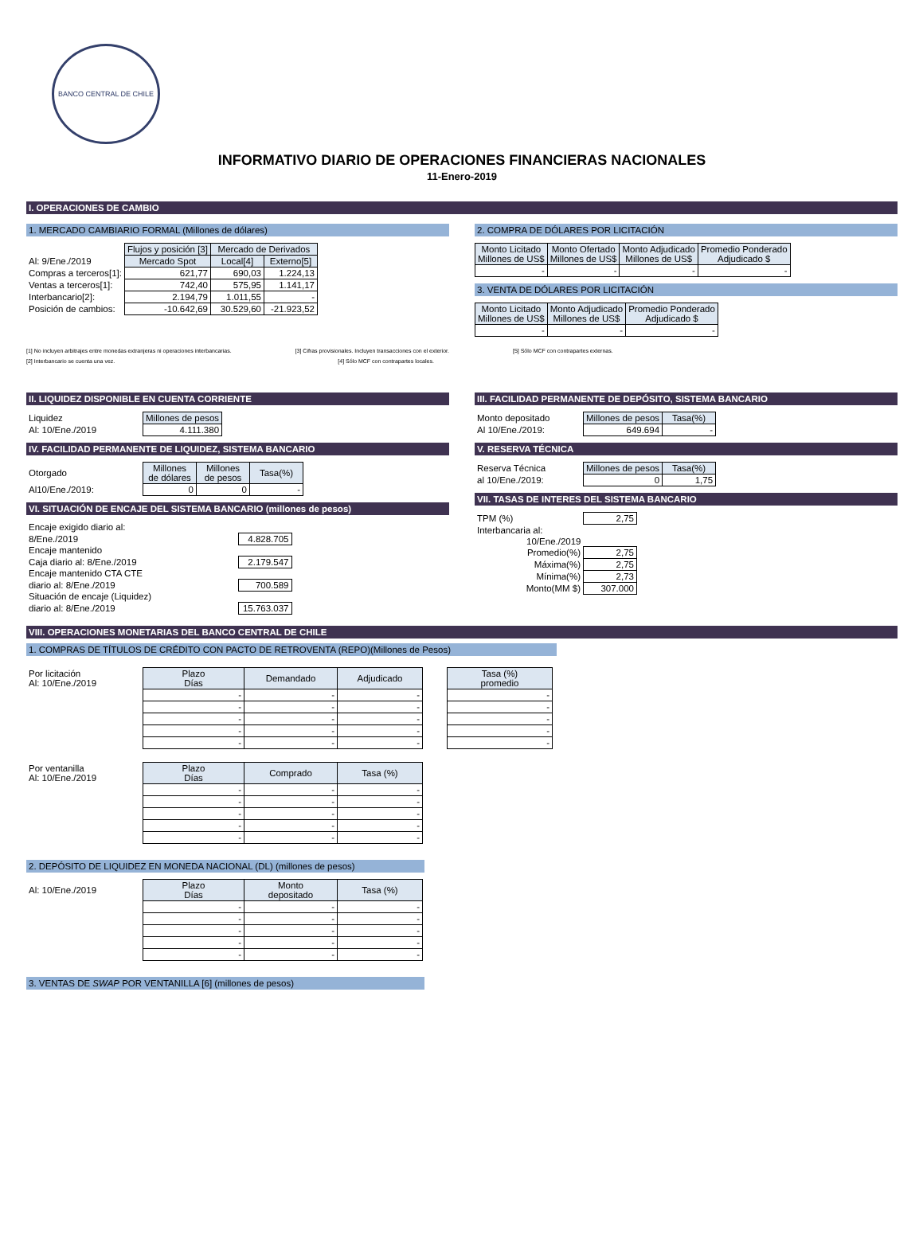BANCO CENTRAL DE CHILE
INFORMATIVO DIARIO DE OPERACIONES FINANCIERAS NACIONALES
11-Enero-2019
I. OPERACIONES DE CAMBIO
1. MERCADO CAMBIARIO FORMAL (Millones de dólares)
| | Flujos y posición [3] | Mercado de Derivados | |
| Al: 9/Ene./2019 | Mercado Spot | Local[4] | Externo[5] |
| Compras a terceros[1]: | 621,77 | 690,03 | 1.224,13 |
| Ventas a terceros[1]: | 742,40 | 575,95 | 1.141,17 |
| Interbancario[2]: | 2.194,79 | 1.011,55 | - |
| Posición de cambios: | -10.642,69 | 30.529,60 | -21.923,52 |
2. COMPRA DE DÓLARES POR LICITACIÓN
| Monto Licitado Millones de US$ | Monto Ofertado Millones de US$ | Monto Adjudicado Millones de US$ | Promedio Ponderado Adjudicado $ |
| --- | --- | --- | --- |
| - | - | - | - |
3. VENTA DE DÓLARES POR LICITACIÓN
| Monto Licitado Millones de US$ | Monto Adjudicado Millones de US$ | Promedio Ponderado Adjudicado $ |
| --- | --- | --- |
| - | - | - |
[1] No incluyen arbitrajes entre monedas extranjeras ni operaciones interbancarias. [3] Cifras provisionales. Incluyen transacciones con el exterior. [5] Sólo MCF con contrapartes externas.
[2] Interbancario se cuenta una vez. [4] Sólo MCF con contrapartes locales.
II. LIQUIDEZ DISPONIBLE EN CUENTA CORRIENTE
| Liquidez | Millones de pesos |
| Al: 10/Ene./2019 | 4.111.380 |
IV. FACILIDAD PERMANENTE DE LIQUIDEZ, SISTEMA BANCARIO
| Otorgado | Millones de dólares | Millones de pesos | Tasa(%) |
| Al10/Ene./2019: | 0 | 0 | - |
VI. SITUACIÓN DE ENCAJE DEL SISTEMA BANCARIO (millones de pesos)
| Encaje exigido diario al: | |
| 8/Ene./2019 | 4.828.705 |
| Encaje mantenido | |
| Caja diario al: 8/Ene./2019 | 2.179.547 |
| Encaje mantenido CTA CTE | |
| diario al: 8/Ene./2019 | 700.589 |
| Situación de encaje (Liquidez) | |
| diario al: 8/Ene./2019 | 15.763.037 |
III. FACILIDAD PERMANENTE DE DEPÓSITO, SISTEMA BANCARIO
| Monto depositado | Millones de pesos | Tasa(%) |
| Al 10/Ene./2019: | 649.694 | - |
V. RESERVA TÉCNICA
| Reserva Técnica | Millones de pesos | Tasa(%) |
| al 10/Ene./2019: | 0 | 1,75 |
VII. TASAS DE INTERES DEL SISTEMA BANCARIO
| TPM (%) | 2,75 |
| Interbancaria al: | |
| 10/Ene./2019 | |
| Promedio(%) | 2,75 |
| Máxima(%) | 2,75 |
| Mínima(%) | 2,73 |
| Monto(MM $) | 307.000 |
VIII. OPERACIONES MONETARIAS DEL BANCO CENTRAL DE CHILE
1. COMPRAS DE TÍTULOS DE CRÉDITO CON PACTO DE RETROVENTA (REPO)(Millones de Pesos)
| Por licitación Al: 10/Ene./2019 | Plazo Días | Demandado | Adjudicado |
| | - | - | - |
| | - | - | - |
| | - | - | - |
| | - | - | - |
| | - | - | - |
| Tasa (%) promedio |
| --- |
| - |
| - |
| - |
| - |
| - |
| Por ventanilla Al: 10/Ene./2019 | Plazo Días | Comprado | Tasa (%) |
| | - | - | - |
| | - | - | - |
| | - | - | - |
| | - | - | - |
| | - | - | - |
2. DEPÓSITO DE LIQUIDEZ EN MONEDA NACIONAL (DL) (millones de pesos)
| Al: 10/Ene./2019 | Plazo Días | Monto depositado | Tasa (%) |
| | - | - | - |
| | - | - | - |
| | - | - | - |
| | - | - | - |
| | - | - | - |
3. VENTAS DE SWAP POR VENTANILLA [6] (millones de pesos)